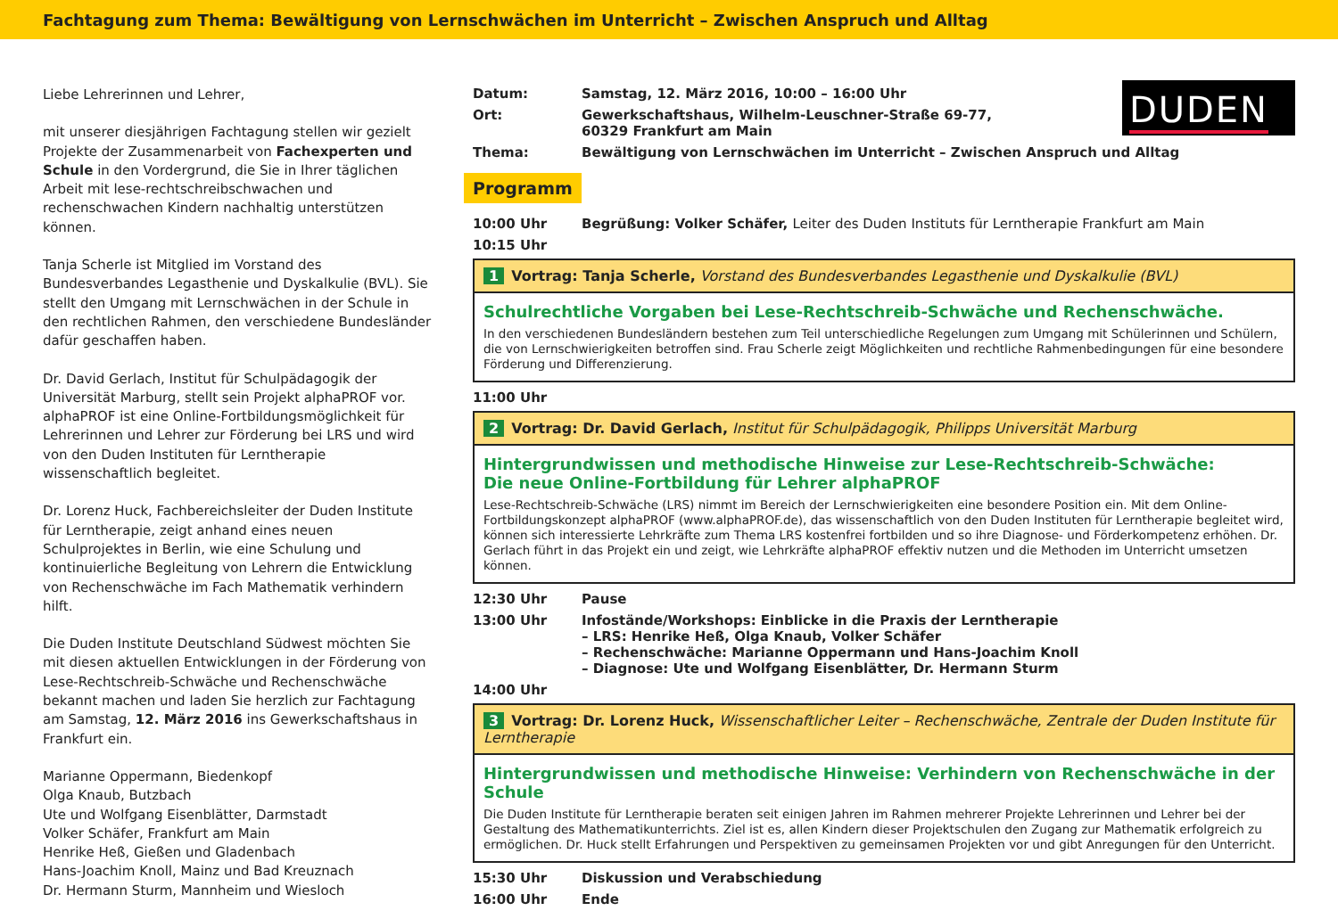Fachtagung zum Thema: Bewältigung von Lernschwächen im Unterricht – Zwischen Anspruch und Alltag
Liebe Lehrerinnen und Lehrer,
mit unserer diesjährigen Fachtagung stellen wir gezielt Projekte der Zusammenarbeit von Fachexperten und Schule in den Vordergrund, die Sie in Ihrer täglichen Arbeit mit lese-rechtschreibschwachen und rechenschwachen Kindern nachhaltig unterstützen können.
Tanja Scherle ist Mitglied im Vorstand des Bundesverbandes Legasthenie und Dyskalkulie (BVL). Sie stellt den Umgang mit Lernschwächen in der Schule in den rechtlichen Rahmen, den verschiedene Bundesländer dafür geschaffen haben.
Dr. David Gerlach, Institut für Schulpädagogik der Universität Marburg, stellt sein Projekt alphaPROF vor. alphaPROF ist eine Online-Fortbildungsmöglichkeit für Lehrerinnen und Lehrer zur Förderung bei LRS und wird von den Duden Instituten für Lerntherapie wissenschaftlich begleitet.
Dr. Lorenz Huck, Fachbereichsleiter der Duden Institute für Lerntherapie, zeigt anhand eines neuen Schulprojektes in Berlin, wie eine Schulung und kontinuierliche Begleitung von Lehrern die Entwicklung von Rechenschwäche im Fach Mathematik verhindern hilft.
Die Duden Institute Deutschland Südwest möchten Sie mit diesen aktuellen Entwicklungen in der Förderung von Lese-Rechtschreib-Schwäche und Rechenschwäche bekannt machen und laden Sie herzlich zur Fachtagung am Samstag, 12. März 2016 ins Gewerkschaftshaus in Frankfurt ein.
Marianne Oppermann, Biedenkopf
Olga Knaub, Butzbach
Ute und Wolfgang Eisenblätter, Darmstadt
Volker Schäfer, Frankfurt am Main
Henrike Heß, Gießen und Gladenbach
Hans-Joachim Knoll, Mainz und Bad Kreuznach
Dr. Hermann Sturm, Mannheim und Wiesloch
DUDEN
Datum: Samstag, 12. März 2016, 10:00 – 16:00 Uhr
Ort: Gewerkschaftshaus, Wilhelm-Leuschner-Straße 69-77,
60329 Frankfurt am Main
Thema: Bewältigung von Lernschwächen im Unterricht – Zwischen Anspruch und Alltag
Programm
10:00 Uhr Begrüßung: Volker Schäfer, Leiter des Duden Instituts für Lerntherapie Frankfurt am Main
10:15 Uhr
1 Vortrag: Tanja Scherle, Vorstand des Bundesverbandes Legasthenie und Dyskalkulie (BVL)
Schulrechtliche Vorgaben bei Lese-Rechtschreib-Schwäche und Rechenschwäche.
In den verschiedenen Bundesländern bestehen zum Teil unterschiedliche Regelungen zum Umgang mit Schülerinnen und Schülern, die von Lernschwierigkeiten betroffen sind. Frau Scherle zeigt Möglichkeiten und rechtliche Rahmenbedingungen für eine besondere Förderung und Differenzierung.
11:00 Uhr
2 Vortrag: Dr. David Gerlach, Institut für Schulpädagogik, Philipps Universität Marburg
Hintergrundwissen und methodische Hinweise zur Lese-Rechtschreib-Schwäche:
Die neue Online-Fortbildung für Lehrer alphaPROF
Lese-Rechtschreib-Schwäche (LRS) nimmt im Bereich der Lernschwierigkeiten eine besondere Position ein. Mit dem Online-Fortbildungskonzept alphaPROF (www.alphaPROF.de), das wissenschaftlich von den Duden Instituten für Lerntherapie begleitet wird, können sich interessierte Lehrkräfte zum Thema LRS kostenfrei fortbilden und so ihre Diagnose- und Förderkompetenz erhöhen. Dr. Gerlach führt in das Projekt ein und zeigt, wie Lehrkräfte alphaPROF effektiv nutzen und die Methoden im Unterricht umsetzen können.
12:30 Uhr Pause
13:00 Uhr Infostände/Workshops: Einblicke in die Praxis der Lerntherapie
– LRS: Henrike Heß, Olga Knaub, Volker Schäfer
– Rechenschwäche: Marianne Oppermann und Hans-Joachim Knoll
– Diagnose: Ute und Wolfgang Eisenblätter, Dr. Hermann Sturm
14:00 Uhr
3 Vortrag: Dr. Lorenz Huck, Wissenschaftlicher Leiter – Rechenschwäche, Zentrale der Duden Institute für Lerntherapie
Hintergrundwissen und methodische Hinweise: Verhindern von Rechenschwäche in der Schule
Die Duden Institute für Lerntherapie beraten seit einigen Jahren im Rahmen mehrerer Projekte Lehrerinnen und Lehrer bei der Gestaltung des Mathematikunterrichts. Ziel ist es, allen Kindern dieser Projektschulen den Zugang zur Mathematik erfolgreich zu ermöglichen. Dr. Huck stellt Erfahrungen und Perspektiven zu gemeinsamen Projekten vor und gibt Anregungen für den Unterricht.
15:30 Uhr Diskussion und Verabschiedung
16:00 Uhr Ende